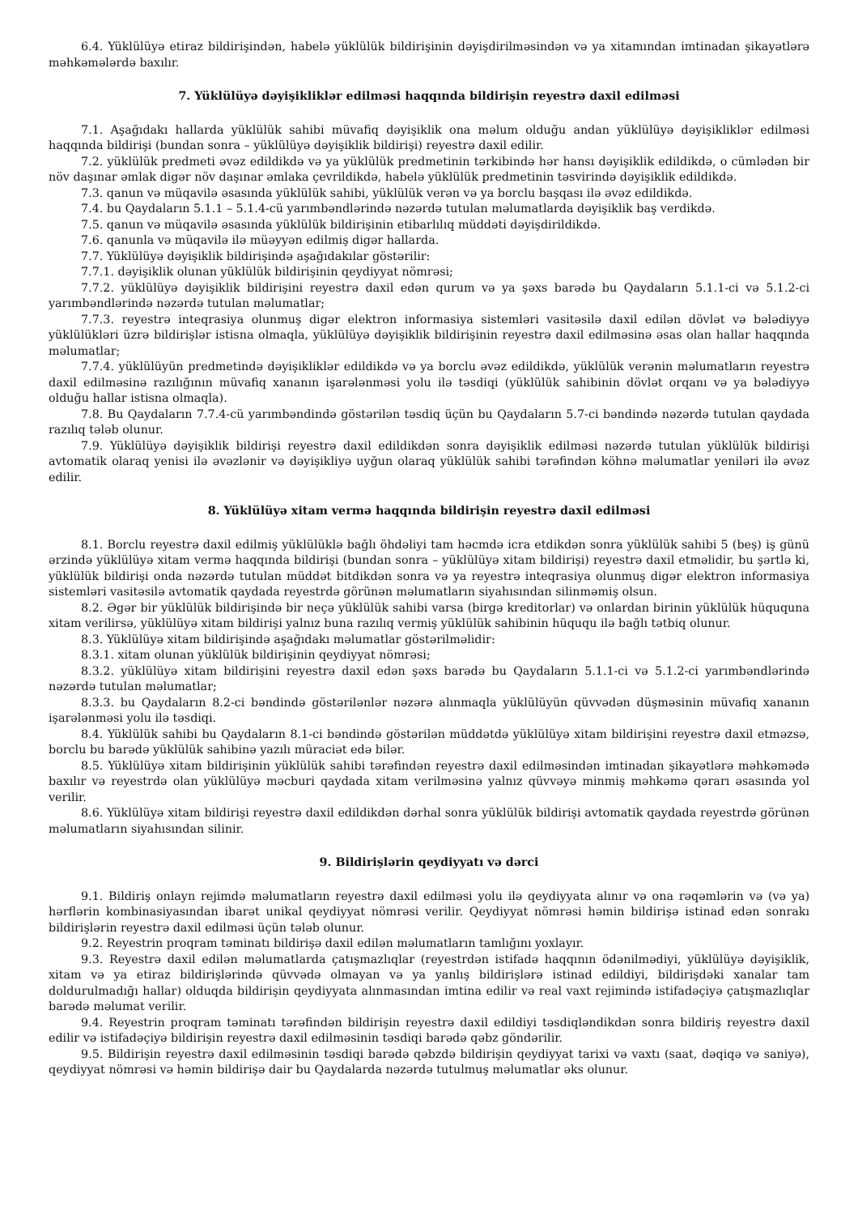6.4. Yüklülüyə etiraz bildirişindən, habelə yüklülük bildirişinin dəyişdirilməsindən və ya xitamından imtinadan şikayətlərə məhkəmələrdə baxılır.
7. Yüklülüyə dəyişikliklər edilməsi haqqında bildirişin reyestrə daxil edilməsi
7.1. Aşağıdakı hallarda yüklülük sahibi müvafiq dəyişiklik ona məlum olduğu andan yüklülüyə dəyişikliklər edilməsi haqqında bildirişi (bundan sonra – yüklülüyə dəyişiklik bildirişi) reyestrə daxil edilir.
7.2. yüklülük predmeti əvəz edildikdə və ya yüklülük predmetinin tərkibində hər hansı dəyişiklik edildikdə, o cümlədən bir növ daşınar əmlak digər növ daşınar əmlaka çevrildikdə, habelə yüklülük predmetinin təsvirində dəyişiklik edildikdə.
7.3. qanun və müqavilə əsasında yüklülük sahibi, yüklülük verən və ya borclu başqası ilə əvəz edildikdə.
7.4. bu Qaydaların 5.1.1 – 5.1.4-cü yarımbəndlərində nəzərdə tutulan məlumatlarda dəyişiklik baş verdikdə.
7.5. qanun və müqavilə əsasında yüklülük bildirişinin etibarlılıq müddəti dəyişdirildikdə.
7.6. qanunla və müqavilə ilə müəyyən edilmiş digər hallarda.
7.7. Yüklülüyə dəyişiklik bildirişində aşağıdakılar göstərilir:
7.7.1. dəyişiklik olunan yüklülük bildirişinin qeydiyyat nömrəsi;
7.7.2. yüklülüyə dəyişiklik bildirişini reyestrə daxil edən qurum və ya şəxs barədə bu Qaydaların 5.1.1-ci və 5.1.2-ci yarımbəndlərində nəzərdə tutulan məlumatlar;
7.7.3. reyestrə inteqrasiya olunmuş digər elektron informasiya sistemləri vasitəsilə daxil edilən dövlət və bələdiyyə yüklülükləri üzrə bildirişlər istisna olmaqla, yüklülüyə dəyişiklik bildirişinin reyestrə daxil edilməsinə əsas olan hallar haqqında məlumatlar;
7.7.4. yüklülüyün predmetində dəyişikliklər edildikdə və ya borclu əvəz edildikdə, yüklülük verənin məlumatların reyestrə daxil edilməsinə razılığının müvafiq xananın işarələnməsi yolu ilə təsdiqi (yüklülük sahibinin dövlət orqanı və ya bələdiyyə olduğu hallar istisna olmaqla).
7.8. Bu Qaydaların 7.7.4-cü yarımbəndində göstərilən təsdiq üçün bu Qaydaların 5.7-ci bəndində nəzərdə tutulan qaydada razılıq tələb olunur.
7.9. Yüklülüyə dəyişiklik bildirişi reyestrə daxil edildikdən sonra dəyişiklik edilməsi nəzərdə tutulan yüklülük bildirişi avtomatik olaraq yenisi ilə əvəzlənir və dəyişikliyə uyğun olaraq yüklülük sahibi tərəfindən köhnə məlumatlar yeniləri ilə əvəz edilir.
8. Yüklülüyə xitam vermə haqqında bildirişin reyestrə daxil edilməsi
8.1. Borclu reyestrə daxil edilmiş yüklülüklə bağlı öhdəliyi tam həcmdə icra etdikdən sonra yüklülük sahibi 5 (beş) iş günü ərzində yüklülüyə xitam vermə haqqında bildirişi (bundan sonra – yüklülüyə xitam bildirişi) reyestrə daxil etməlidir, bu şərtlə ki, yüklülük bildirişi onda nəzərdə tutulan müddət bitdikdən sonra və ya reyestrə inteqrasiya olunmuş digər elektron informasiya sistemləri vasitəsilə avtomatik qaydada reyestrdə görünən məlumatların siyahısından silinməmiş olsun.
8.2. Əgər bir yüklülük bildirişində bir neçə yüklülük sahibi varsa (birgə kreditorlar) və onlardan birinin yüklülük hüququna xitam verilirsə, yüklülüyə xitam bildirişi yalnız buna razılıq vermiş yüklülük sahibinin hüququ ilə bağlı tətbiq olunur.
8.3. Yüklülüyə xitam bildirişində aşağıdakı məlumatlar göstərilməlidir:
8.3.1. xitam olunan yüklülük bildirişinin qeydiyyat nömrəsi;
8.3.2. yüklülüyə xitam bildirişini reyestrə daxil edən şəxs barədə bu Qaydaların 5.1.1-ci və 5.1.2-ci yarımbəndlərində nəzərdə tutulan məlumatlar;
8.3.3. bu Qaydaların 8.2-ci bəndində göstərilənlər nəzərə alınmaqla yüklülüyün qüvvədən düşməsinin müvafiq xananın işarələnməsi yolu ilə təsdiqi.
8.4. Yüklülük sahibi bu Qaydaların 8.1-ci bəndində göstərilən müddətdə yüklülüyə xitam bildirişini reyestrə daxil etməzsə, borclu bu barədə yüklülük sahibinə yazılı müraciət edə bilər.
8.5. Yüklülüyə xitam bildirişinin yüklülük sahibi tərəfindən reyestrə daxil edilməsindən imtinadan şikayətlərə məhkəmədə baxılır və reyestrdə olan yüklülüyə məcburi qaydada xitam verilməsinə yalnız qüvvəyə minmiş məhkəmə qərarı əsasında yol verilir.
8.6. Yüklülüyə xitam bildirişi reyestrə daxil edildikdən dərhal sonra yüklülük bildirişi avtomatik qaydada reyestrdə görünən məlumatların siyahısından silinir.
9. Bildirişlərin qeydiyyatı və dərci
9.1. Bildiriş onlayn rejimdə məlumatların reyestrə daxil edilməsi yolu ilə qeydiyyata alınır və ona rəqəmlərin və (və ya) hərflərin kombinasiyasından ibarət unikal qeydiyyat nömrəsi verilir. Qeydiyyat nömrəsi həmin bildirişə istinad edən sonrakı bildirişlərin reyestrə daxil edilməsi üçün tələb olunur.
9.2. Reyestrin proqram təminatı bildirişə daxil edilən məlumatların tamlığını yoxlayır.
9.3. Reyestrə daxil edilən məlumatlarda çatışmazlıqlar (reyestrdən istifadə haqqının ödənilmədiyi, yüklülüyə dəyişiklik, xitam və ya etiraz bildirişlərində qüvvədə olmayan və ya yanlış bildirişlərə istinad edildiyi, bildirişdəki xanalar tam doldurulmadığı hallar) olduqda bildirişin qeydiyyata alınmasından imtina edilir və real vaxt rejimində istifadəçiyə çatışmazlıqlar barədə məlumat verilir.
9.4. Reyestrin proqram təminatı tərəfindən bildirişin reyestrə daxil edildiyi təsdiqləndikdən sonra bildiriş reyestrə daxil edilir və istifadəçiyə bildirişin reyestrə daxil edilməsinin təsdiqi barədə qəbz göndərilir.
9.5. Bildirişin reyestrə daxil edilməsinin təsdiqi barədə qəbzdə bildirişin qeydiyyat tarixi və vaxtı (saat, dəqiqə və saniyə), qeydiyyat nömrəsi və həmin bildirişə dair bu Qaydalarda nəzərdə tutulmuş məlumatlar əks olunur.